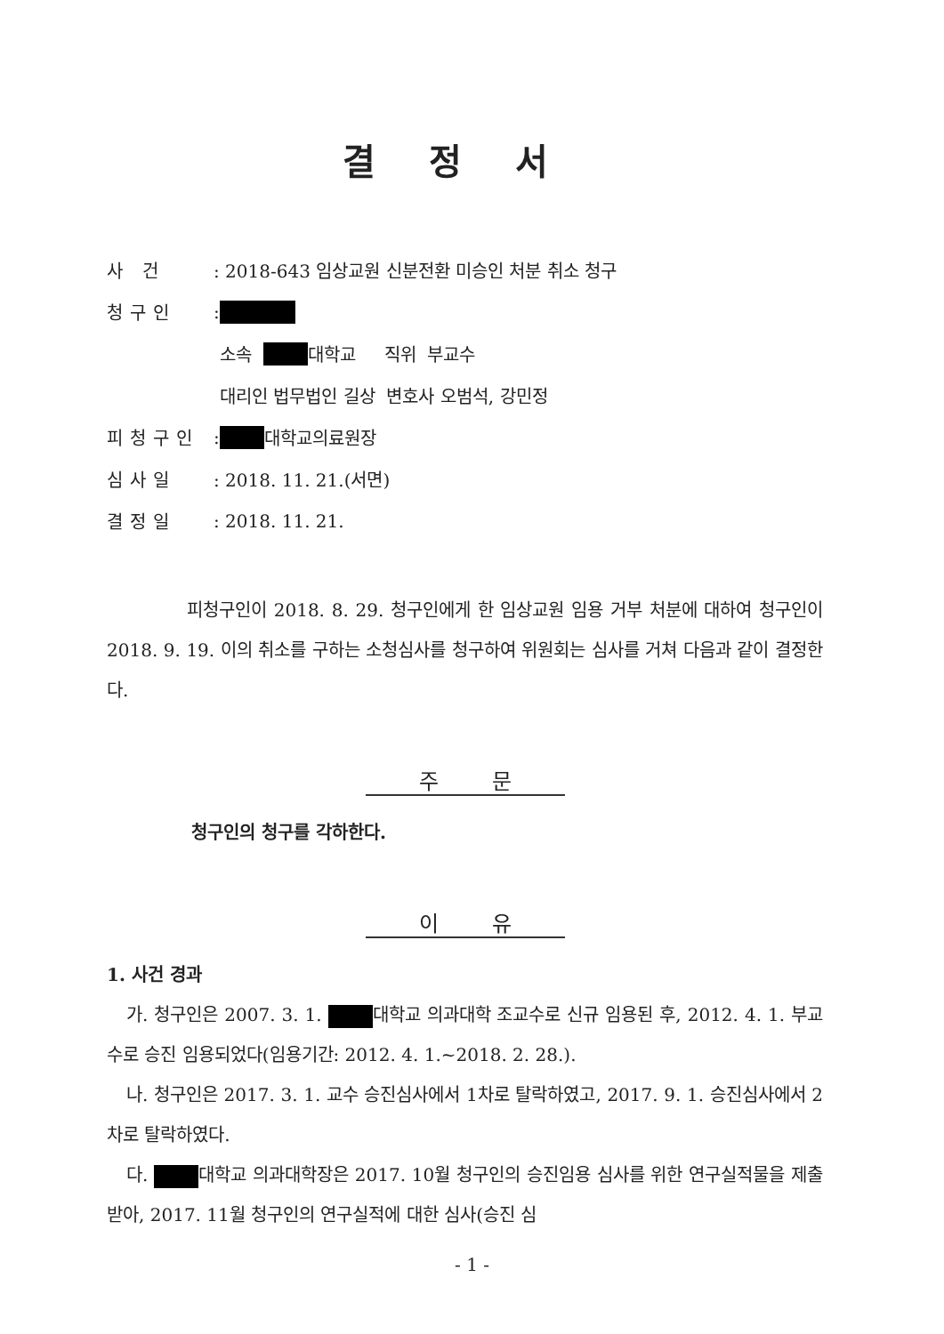결정서
사 건: 2018-643 임상교원 신분전환 미승인 처분 취소 청구
청구인:
소속 대학교 직위 부교수
대리인 법무법인 길상 변호사 오범석, 강민정
피청구인: 대학교의료원장
심사일: 2018. 11. 21.(서면)
결정일: 2018. 11. 21.
피청구인이 2018. 8. 29. 청구인에게 한 임상교원 임용 거부 처분에 대하여 청구인이 2018. 9. 19. 이의 취소를 구하는 소청심사를 청구하여 위원회는 심사를 거쳐 다음과 같이 결정한다.
주문
청구인의 청구를 각하한다.
이유
1. 사건 경과
가. 청구인은 2007. 3. 1. 대학교 의과대학 조교수로 신규 임용된 후, 2012. 4. 1. 부교수로 승진 임용되었다(임용기간: 2012. 4. 1.~2018. 2. 28.).
나. 청구인은 2017. 3. 1. 교수 승진심사에서 1차로 탈락하였고, 2017. 9. 1. 승진심사에서 2차로 탈락하였다.
다. 대학교 의과대학장은 2017. 10월 청구인의 승진임용 심사를 위한 연구실적물을 제출받아, 2017. 11월 청구인의 연구실적에 대한 심사(승진 심
- 1 -